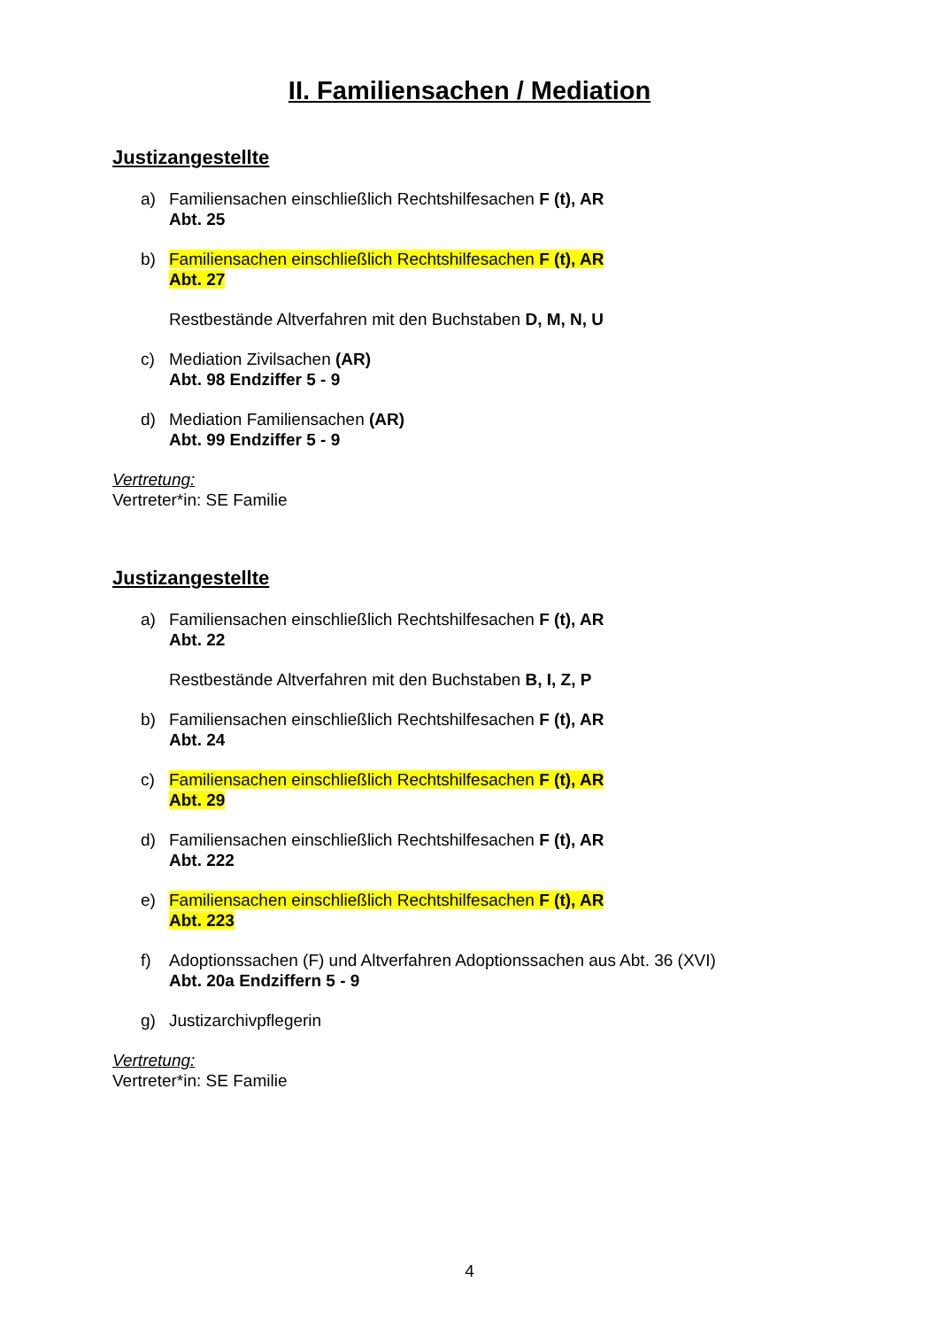II. Familiensachen / Mediation
Justizangestellte
a) Familiensachen einschließlich Rechtshilfesachen F (t), AR
Abt. 25
b) Familiensachen einschließlich Rechtshilfesachen F (t), AR
Abt. 27
Restbestände Altverfahren mit den Buchstaben D, M, N, U
c) Mediation Zivilsachen (AR)
Abt. 98 Endziffer 5 - 9
d) Mediation Familiensachen (AR)
Abt. 99 Endziffer 5 - 9
Vertretung:
Vertreter*in: SE Familie
Justizangestellte
a) Familiensachen einschließlich Rechtshilfesachen F (t), AR
Abt. 22
Restbestände Altverfahren mit den Buchstaben B, I, Z, P
b) Familiensachen einschließlich Rechtshilfesachen F (t), AR
Abt. 24
c) Familiensachen einschließlich Rechtshilfesachen F (t), AR
Abt. 29
d) Familiensachen einschließlich Rechtshilfesachen F (t), AR
Abt. 222
e) Familiensachen einschließlich Rechtshilfesachen F (t), AR
Abt. 223
f) Adoptionssachen (F) und Altverfahren Adoptionssachen aus Abt. 36 (XVI)
Abt. 20a Endziffern 5 - 9
g) Justizarchivpflegerin
Vertretung:
Vertreter*in: SE Familie
4